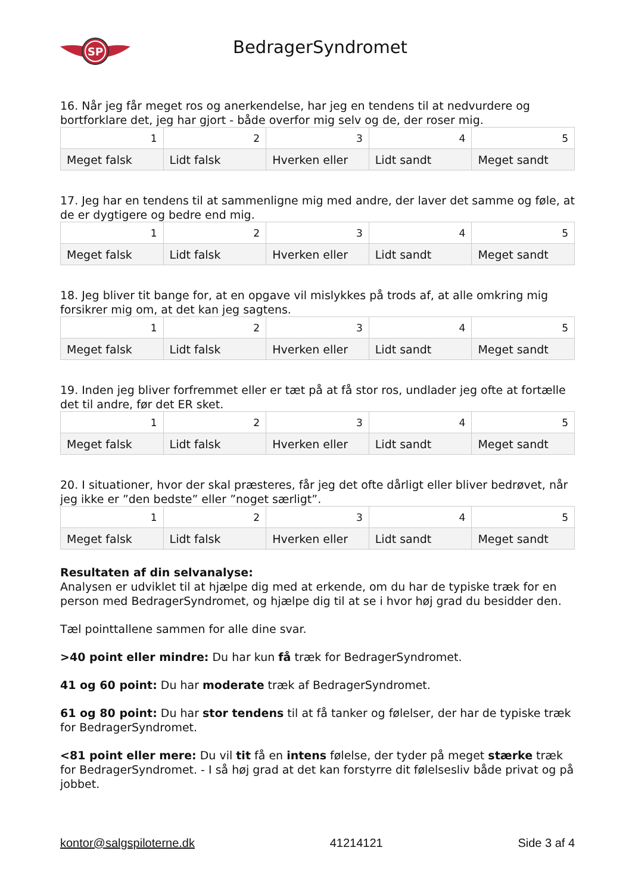SP
BedragerSyndromet
16. Når jeg får meget ros og anerkendelse, har jeg en tendens til at nedvurdere og bortforklare det, jeg har gjort - både overfor mig selv og de, der roser mig.
| 1 | 2 | 3 | 4 | 5 |
| Meget falsk | Lidt falsk | Hverken eller | Lidt sandt | Meget sandt |
17. Jeg har en tendens til at sammenligne mig med andre, der laver det samme og føle, at de er dygtigere og bedre end mig.
| 1 | 2 | 3 | 4 | 5 |
| Meget falsk | Lidt falsk | Hverken eller | Lidt sandt | Meget sandt |
18. Jeg bliver tit bange for, at en opgave vil mislykkes på trods af, at alle omkring mig forsikrer mig om, at det kan jeg sagtens.
| 1 | 2 | 3 | 4 | 5 |
| Meget falsk | Lidt falsk | Hverken eller | Lidt sandt | Meget sandt |
19. Inden jeg bliver forfremmet eller er tæt på at få stor ros, undlader jeg ofte at fortælle det til andre, før det ER sket.
| 1 | 2 | 3 | 4 | 5 |
| Meget falsk | Lidt falsk | Hverken eller | Lidt sandt | Meget sandt |
20. I situationer, hvor der skal præsteres, får jeg det ofte dårligt eller bliver bedrøvet, når jeg ikke er ”den bedste” eller ”noget særligt”.
| 1 | 2 | 3 | 4 | 5 |
| Meget falsk | Lidt falsk | Hverken eller | Lidt sandt | Meget sandt |
Resultaten af din selvanalyse:
Analysen er udviklet til at hjælpe dig med at erkende, om du har de typiske træk for en person med BedragerSyndromet, og hjælpe dig til at se i hvor høj grad du besidder den.
Tæl pointtallene sammen for alle dine svar.
>40 point eller mindre: Du har kun få træk for BedragerSyndromet.
41 og 60 point: Du har moderate træk af BedragerSyndromet.
61 og 80 point: Du har stor tendens til at få tanker og følelser, der har de typiske træk for BedragerSyndromet.
<81 point eller mere: Du vil tit få en intens følelse, der tyder på meget stærke træk for BedragerSyndromet. - I så høj grad at det kan forstyrre dit følelsesliv både privat og på jobbet.
kontor@salgspiloterne.dk 41214121 Side 3 af 4